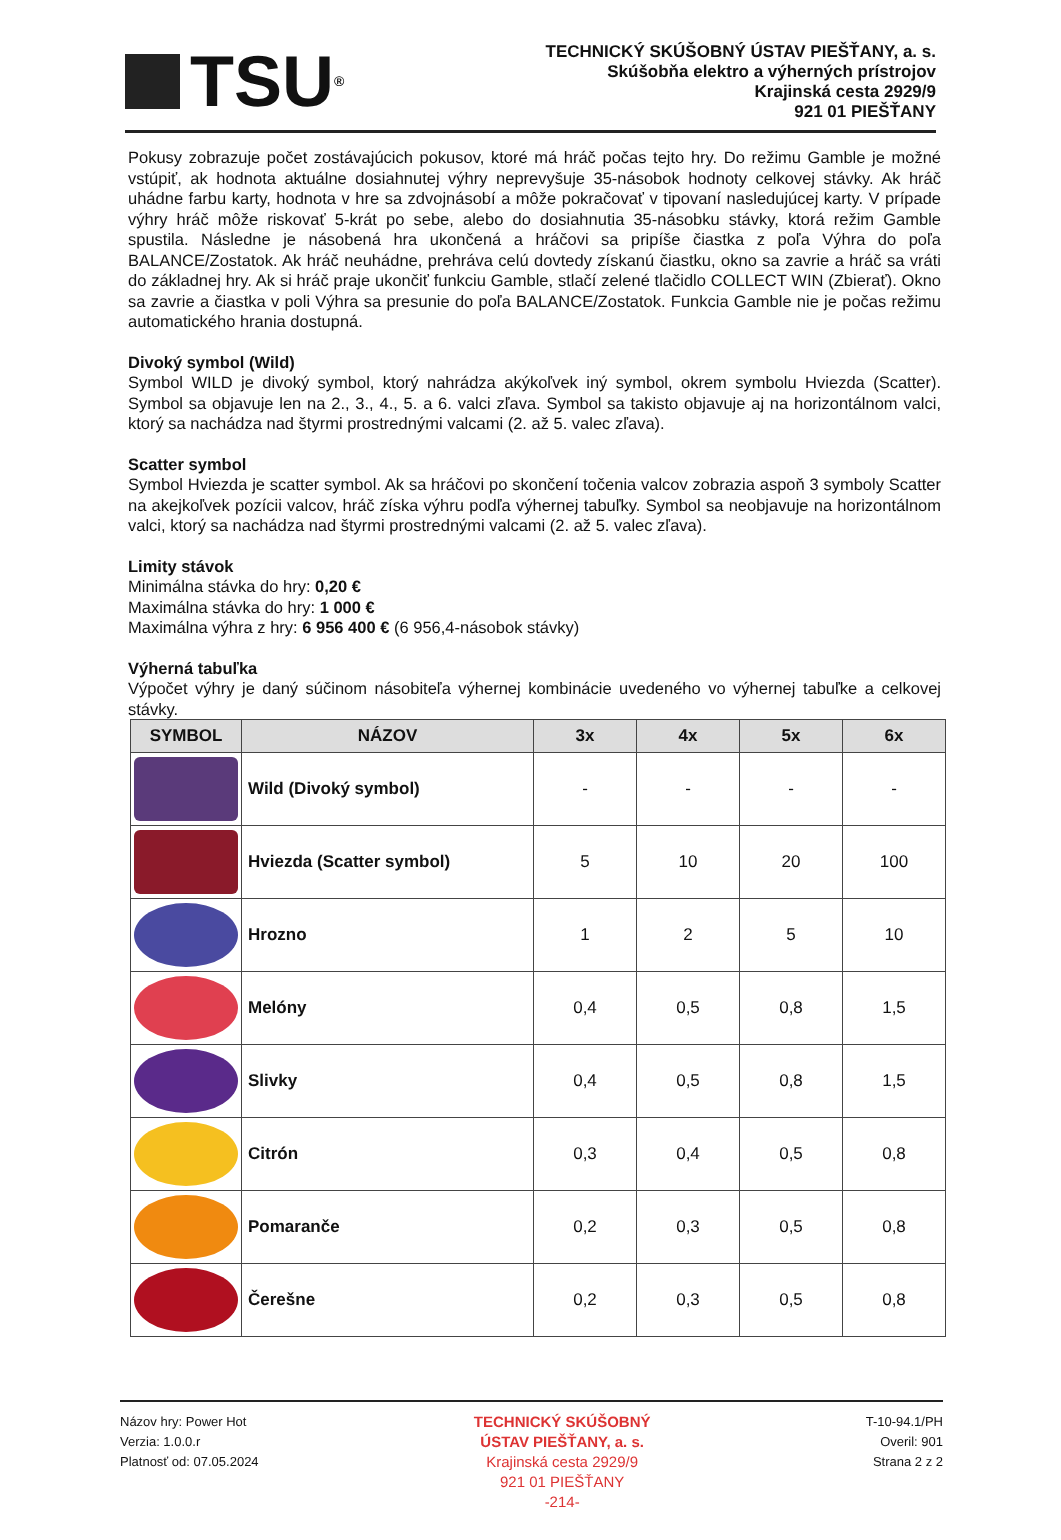TSU ®
TECHNICKÝ SKÚŠOBNÝ ÚSTAV PIEŠŤANY, a. s.
Skúšobňa elektro a výherných prístrojov
Krajinská cesta 2929/9
921 01 PIEŠŤANY
Pokusy zobrazuje počet zostávajúcich pokusov, ktoré má hráč počas tejto hry. Do režimu Gamble je možné vstúpiť, ak hodnota aktuálne dosiahnutej výhry neprevyšuje 35-násobok hodnoty celkovej stávky. Ak hráč uhádne farbu karty, hodnota v hre sa zdvojnásobí a môže pokračovať v tipovaní nasledujúcej karty. V prípade výhry hráč môže riskovať 5-krát po sebe, alebo do dosiahnutia 35-násobku stávky, ktorá režim Gamble spustila. Následne je násobená hra ukončená a hráčovi sa pripíše čiastka z poľa Výhra do poľa BALANCE/Zostatok. Ak hráč neuhádne, prehráva celú dovtedy získanú čiastku, okno sa zavrie a hráč sa vráti do základnej hry. Ak si hráč praje ukončiť funkciu Gamble, stlačí zelené tlačidlo COLLECT WIN (Zbierať). Okno sa zavrie a čiastka v poli Výhra sa presunie do poľa BALANCE/Zostatok. Funkcia Gamble nie je počas režimu automatického hrania dostupná.
Divoký symbol (Wild)
Symbol WILD je divoký symbol, ktorý nahrádza akýkoľvek iný symbol, okrem symbolu Hviezda (Scatter). Symbol sa objavuje len na 2., 3., 4., 5. a 6. valci zľava. Symbol sa takisto objavuje aj na horizontálnom valci, ktorý sa nachádza nad štyrmi prostrednými valcami (2. až 5. valec zľava).
Scatter symbol
Symbol Hviezda je scatter symbol. Ak sa hráčovi po skončení točenia valcov zobrazia aspoň 3 symboly Scatter na akejkoľvek pozícii valcov, hráč získa výhru podľa výhernej tabuľky. Symbol sa neobjavuje na horizontálnom valci, ktorý sa nachádza nad štyrmi prostrednými valcami (2. až 5. valec zľava).
Limity stávok
Minimálna stávka do hry: 0,20 €
Maximálna stávka do hry: 1 000 €
Maximálna výhra z hry: 6 956 400 € (6 956,4-násobok stávky)
Výherná tabuľka
Výpočet výhry je daný súčinom násobiteľa výhernej kombinácie uvedeného vo výhernej tabuľke a celkovej stávky.
| SYMBOL | NÁZOV | 3x | 4x | 5x | 6x |
| --- | --- | --- | --- | --- | --- |
| | Wild (Divoký symbol) | - | - | - | - |
| | Hviezda (Scatter symbol) | 5 | 10 | 20 | 100 |
| | Hrozno | 1 | 2 | 5 | 10 |
| | Melóny | 0,4 | 0,5 | 0,8 | 1,5 |
| | Slivky | 0,4 | 0,5 | 0,8 | 1,5 |
| | Citrón | 0,3 | 0,4 | 0,5 | 0,8 |
| | Pomaranče | 0,2 | 0,3 | 0,5 | 0,8 |
| | Čerešne | 0,2 | 0,3 | 0,5 | 0,8 |
Názov hry: Power Hot
Verzia: 1.0.0.r
Platnosť od: 07.05.2024
TECHNICKÝ SKÚŠOBNÝ
ÚSTAV PIEŠŤANY, a. s.
Krajinská cesta 2929/9
921 01 PIEŠŤANY
-214-
T-10-94.1/PH
Overil: 901
Strana 2 z 2